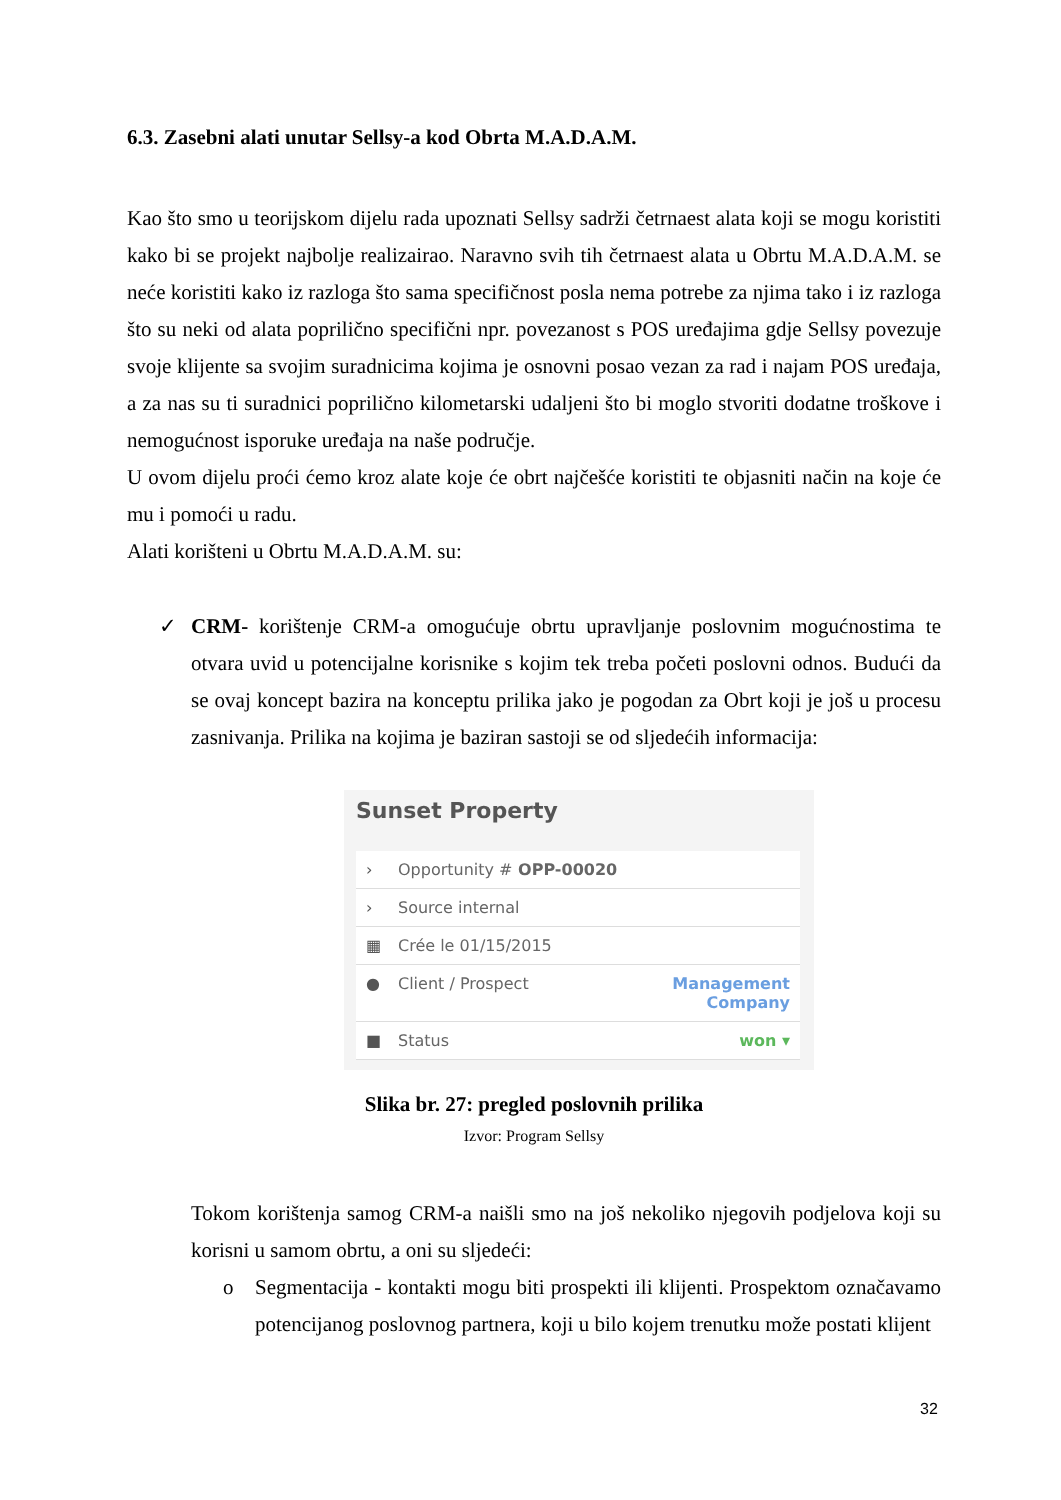6.3. Zasebni alati unutar Sellsy-a kod Obrta M.A.D.A.M.
Kao što smo u teorijskom dijelu rada upoznati Sellsy sadrži četrnaest alata koji se mogu koristiti kako bi se projekt najbolje realizairao. Naravno svih tih četrnaest alata u Obrtu M.A.D.A.M. se neće koristiti kako iz razloga što sama specifičnost posla nema potrebe za njima tako i iz razloga što su neki od alata poprilično specifični npr. povezanost s POS uređajima gdje Sellsy povezuje svoje klijente sa svojim suradnicima kojima je osnovni posao vezan za rad i najam POS uređaja, a za nas su ti suradnici poprilično kilometarski udaljeni što bi moglo stvoriti dodatne troškove i nemogućnost isporuke uređaja na naše područje.
U ovom dijelu proći ćemo kroz alate koje će obrt najčešće koristiti te objasniti način na koje će mu i pomoći u radu.
Alati korišteni u Obrtu M.A.D.A.M. su:
✓ CRM- korištenje CRM-a omogućuje obrtu upravljanje poslovnim mogućnostima te otvara uvid u potencijalne korisnike s kojim tek treba početi poslovni odnos. Budući da se ovaj koncept bazira na konceptu prilika jako je pogodan za Obrt koji je još u procesu zasnivanja. Prilika na kojima je baziran sastoji se od sljedećih informacija:
Sunset Property
› Opportunity # OPP-00020
› Source internal
▦ Crée le 01/15/2015
● Client / Prospect Management
Company
■ Status won ▾
Slika br. 27: pregled poslovnih prilika
Izvor: Program Sellsy
Tokom korištenja samog CRM-a naišli smo na još nekoliko njegovih podjelova koji su korisni u samom obrtu, a oni su sljedeći:
o Segmentacija - kontakti mogu biti prospekti ili klijenti. Prospektom označavamo potencijanog poslovnog partnera, koji u bilo kojem trenutku može postati klijent
32